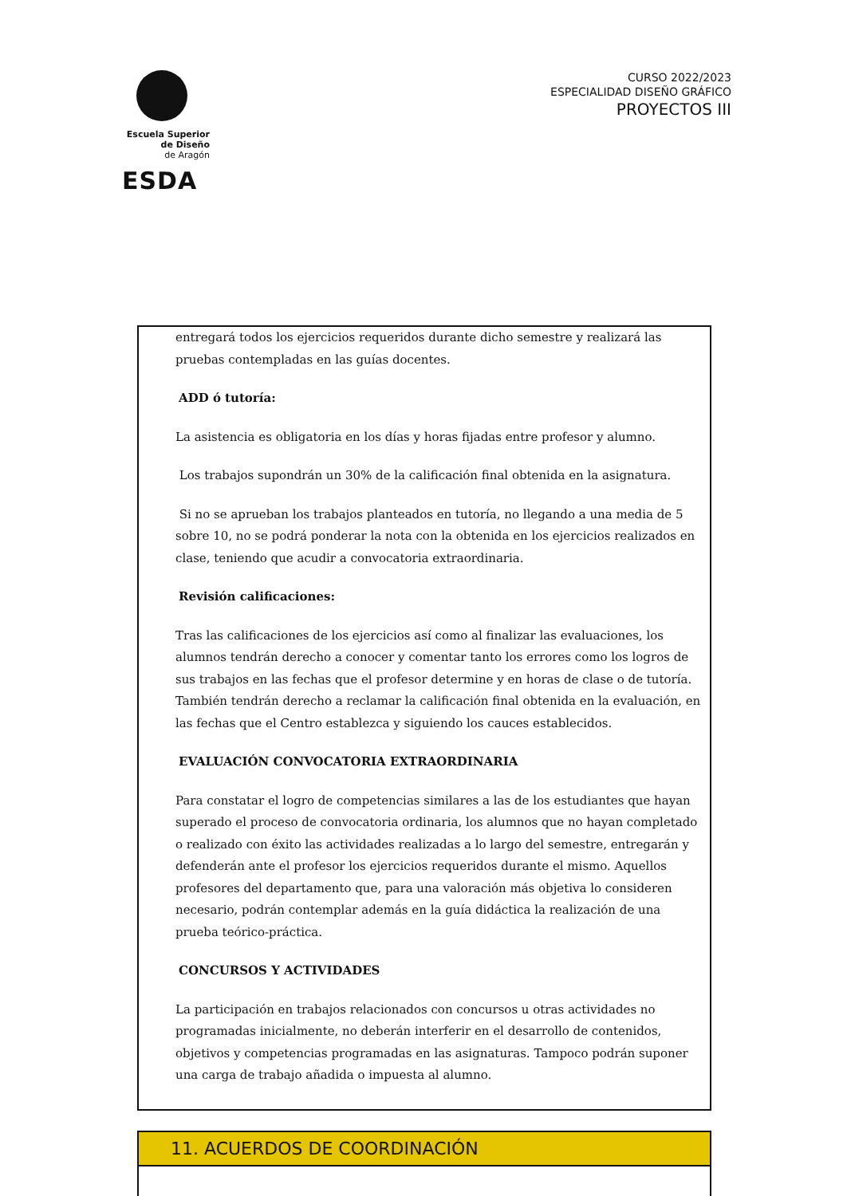Escuela Superior
de Diseño
de Aragón
ESDA
CURSO 2022/2023
ESPECIALIDAD DISEÑO GRÁFICO
PROYECTOS III
entregará todos los ejercicios requeridos durante dicho semestre y realizará las pruebas contempladas en las guías docentes.
ADD ó tutoría:
La asistencia es obligatoria en los días y horas fijadas entre profesor y alumno.
Los trabajos supondrán un 30% de la calificación final obtenida en la asignatura.
Si no se aprueban los trabajos planteados en tutoría, no llegando a una media de 5 sobre 10, no se podrá ponderar la nota con la obtenida en los ejercicios realizados en clase, teniendo que acudir a convocatoria extraordinaria.
Revisión calificaciones:
Tras las calificaciones de los ejercicios así como al finalizar las evaluaciones, los alumnos tendrán derecho a conocer y comentar tanto los errores como los logros de sus trabajos en las fechas que el profesor determine y en horas de clase o de tutoría. También tendrán derecho a reclamar la calificación final obtenida en la evaluación, en las fechas que el Centro establezca y siguiendo los cauces establecidos.
EVALUACIÓN CONVOCATORIA EXTRAORDINARIA
Para constatar el logro de competencias similares a las de los estudiantes que hayan superado el proceso de convocatoria ordinaria, los alumnos que no hayan completado o realizado con éxito las actividades realizadas a lo largo del semestre, entregarán y defenderán ante el profesor los ejercicios requeridos durante el mismo. Aquellos profesores del departamento que, para una valoración más objetiva lo consideren necesario, podrán contemplar además en la guía didáctica la realización de una prueba teórico-práctica.
CONCURSOS Y ACTIVIDADES
La participación en trabajos relacionados con concursos u otras actividades no programadas inicialmente, no deberán interferir en el desarrollo de contenidos, objetivos y competencias programadas en las asignaturas. Tampoco podrán suponer una carga de trabajo añadida o impuesta al alumno.
11. ACUERDOS DE COORDINACIÓN